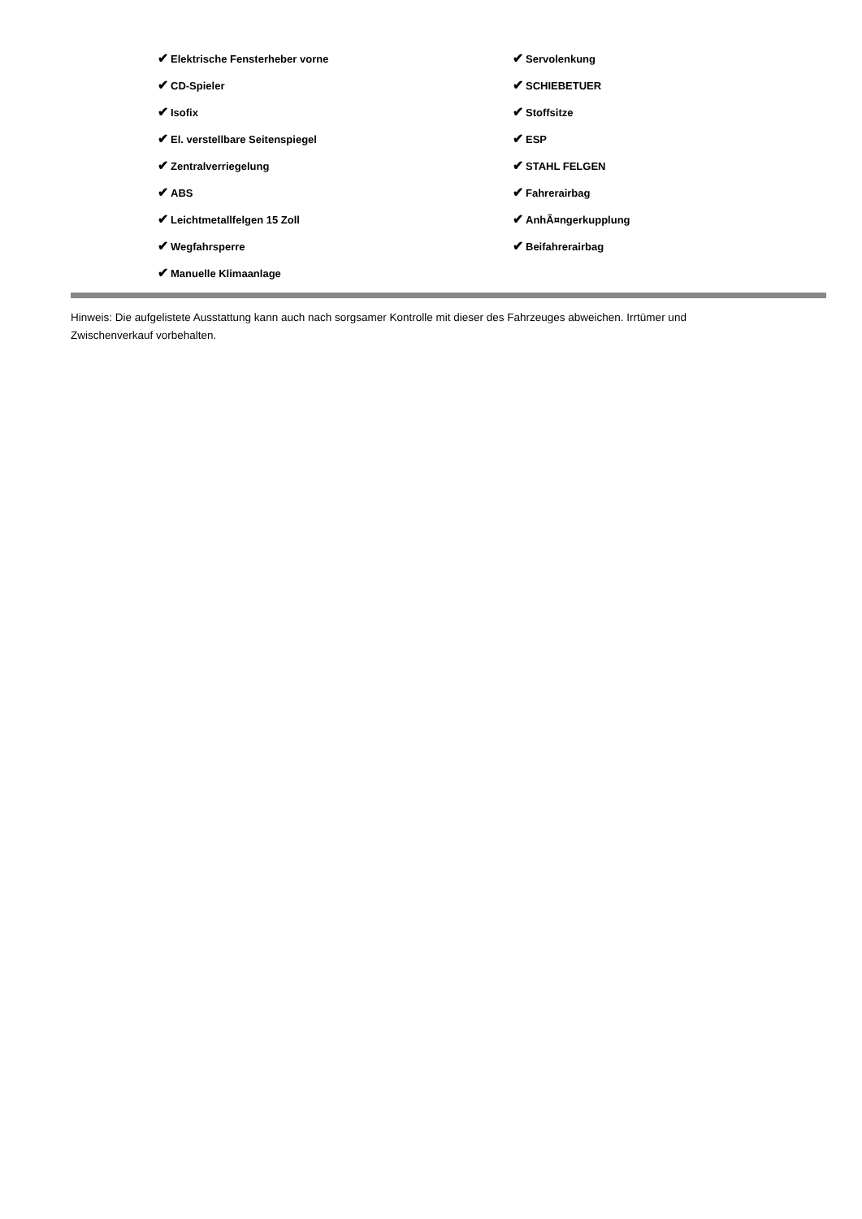| ✔ Elektrische Fensterheber vorne | ✔ Servolenkung |
| ✔ CD-Spieler | ✔ SCHIEBETUER |
| ✔ Isofix | ✔ Stoffsitze |
| ✔ El. verstellbare Seitenspiegel | ✔ ESP |
| ✔ Zentralverriegelung | ✔ STAHL FELGEN |
| ✔ ABS | ✔ Fahrerairbag |
| ✔ Leichtmetallfelgen 15 Zoll | ✔ AnhÃ¤ngerkupplung |
| ✔ Wegfahrsperre | ✔ Beifahrerairbag |
| ✔ Manuelle Klimaanlage | |
Hinweis: Die aufgelistete Ausstattung kann auch nach sorgsamer Kontrolle mit dieser des Fahrzeuges abweichen. Irrtümer und Zwischenverkauf vorbehalten.